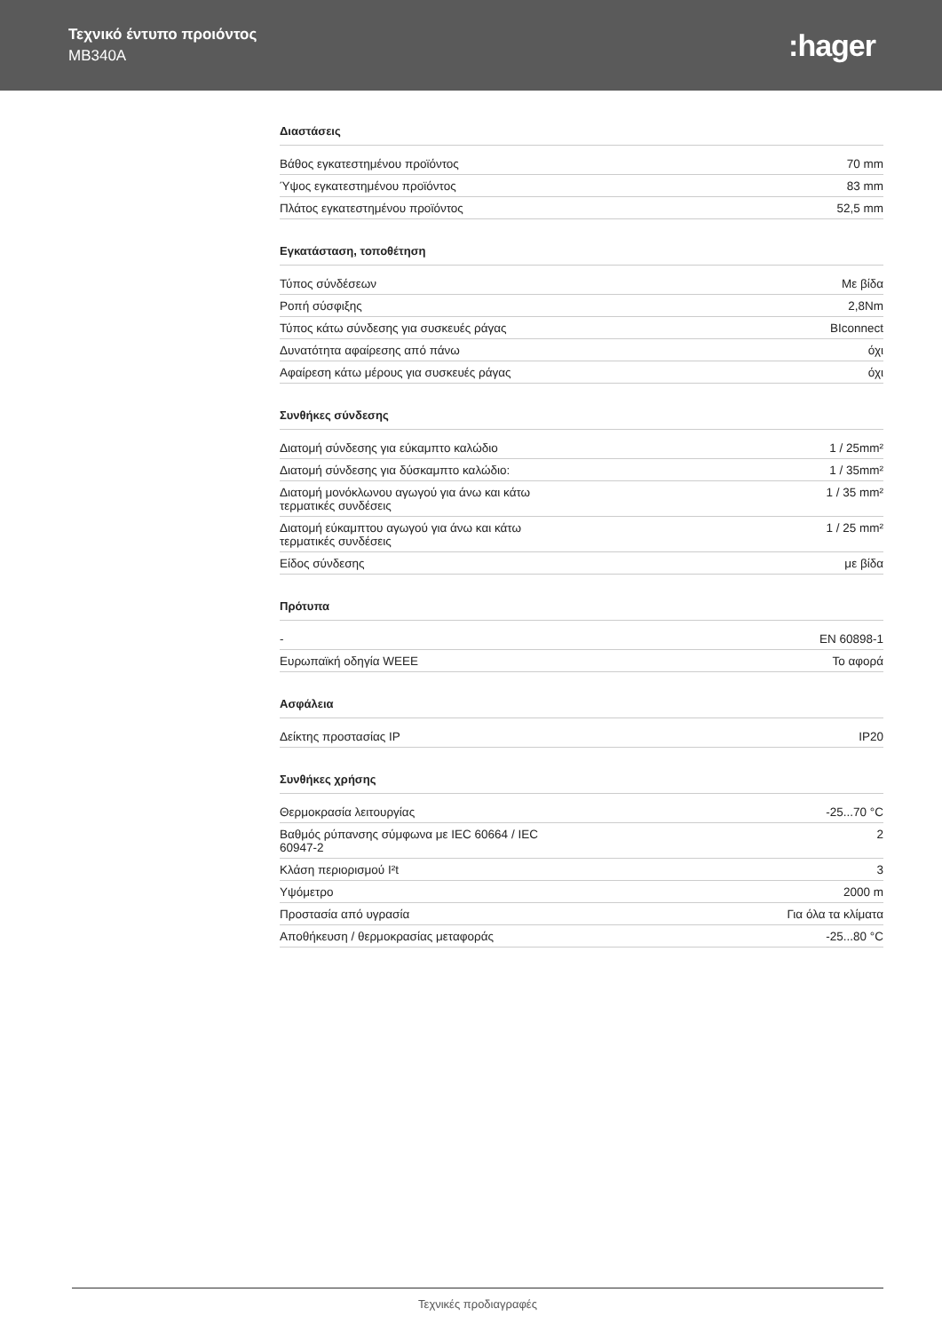Τεχνικό έντυπο προιόντος
MB340A
:hager
Διαστάσεις
| Βάθος εγκατεστημένου προϊόντος | 70 mm |
| Ύψος εγκατεστημένου προϊόντος | 83 mm |
| Πλάτος εγκατεστημένου προϊόντος | 52,5 mm |
Εγκατάσταση, τοποθέτηση
| Τύπος σύνδέσεων | Με βίδα |
| Ροπή σύσφιξης | 2,8Nm |
| Τύπος κάτω σύνδεσης για συσκευές ράγας | BIconnect |
| Δυνατότητα αφαίρεσης από πάνω | όχι |
| Αφαίρεση κάτω μέρους για συσκευές ράγας | όχι |
Συνθήκες σύνδεσης
| Διατομή σύνδεσης για εύκαμπτο καλώδιο | 1 / 25mm² |
| Διατομή σύνδεσης για δύσκαμπτο καλώδιο: | 1 / 35mm² |
| Διατομή μονόκλωνου αγωγού για άνω και κάτω τερματικές συνδέσεις | 1 / 35 mm² |
| Διατομή εύκαμπτου αγωγού για άνω και κάτω τερματικές συνδέσεις | 1 / 25 mm² |
| Είδος σύνδεσης | με βίδα |
Πρότυπα
| - | EN 60898-1 |
| Ευρωπαϊκή οδηγία WEEE | Το αφορά |
Ασφάλεια
| Δείκτης προστασίας IP | IP20 |
Συνθήκες χρήσης
| Θερμοκρασία λειτουργίας | -25...70 °C |
| Βαθμός ρύπανσης σύμφωνα με IEC 60664 / IEC 60947-2 | 2 |
| Κλάση περιορισμού I²t | 3 |
| Υψόμετρο | 2000 m |
| Προστασία από υγρασία | Για όλα τα κλίματα |
| Αποθήκευση / θερμοκρασίας μεταφοράς | -25...80 °C |
Τεχνικές προδιαγραφές